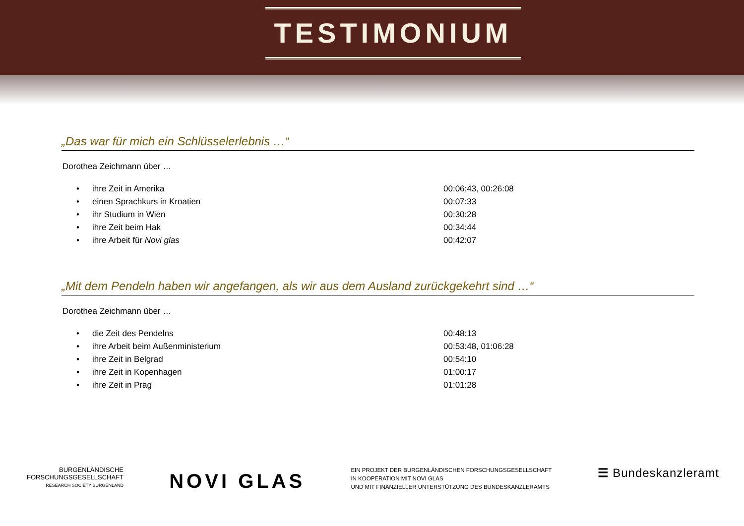TESTIMONIUM
„Das war für mich ein Schlüsselerlebnis …“
Dorothea Zeichmann über …
| • | ihre Zeit in Amerika | 00:06:43, 00:26:08 |
| • | einen Sprachkurs in Kroatien | 00:07:33 |
| • | ihr Studium in Wien | 00:30:28 |
| • | ihre Zeit beim Hak | 00:34:44 |
| • | ihre Arbeit für Novi glas | 00:42:07 |
„Mit dem Pendeln haben wir angefangen, als wir aus dem Ausland zurückgekehrt sind …“
Dorothea Zeichmann über …
| • | die Zeit des Pendelns | 00:48:13 |
| • | ihre Arbeit beim Außenministerium | 00:53:48, 01:06:28 |
| • | ihre Zeit in Belgrad | 00:54:10 |
| • | ihre Zeit in Kopenhagen | 01:00:17 |
| • | ihre Zeit in Prag | 01:01:28 |
BURGENLÄNDISCHE
FORSCHUNGSGESELLSCHAFT
RESEARCH SOCIETY BURGENLAND
NOVI GLAS
EIN PROJEKT DER BURGENLÄNDISCHEN FORSCHUNGSGESELLSCHAFT
IN KOOPERATION MIT NOVI GLAS
UND MIT FINANZIELLER UNTERSTÜTZUNG DES BUNDESKANZLERAMTS
☰ Bundeskanzleramt